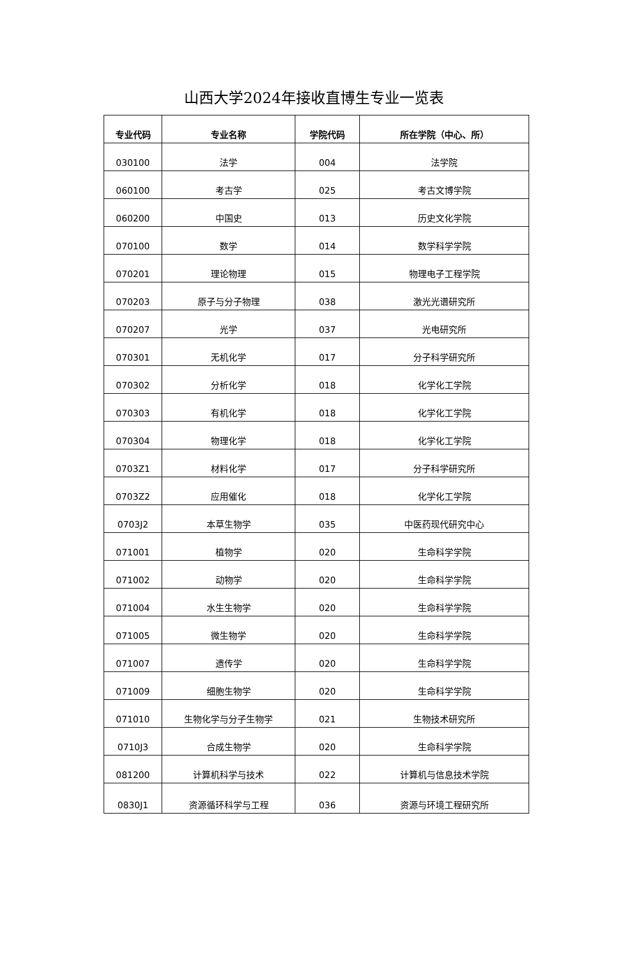山西大学2024年接收直博生专业一览表
| 专业代码 | 专业名称 | 学院代码 | 所在学院（中心、所） |
| --- | --- | --- | --- |
| 030100 | 法学 | 004 | 法学院 |
| 060100 | 考古学 | 025 | 考古文博学院 |
| 060200 | 中国史 | 013 | 历史文化学院 |
| 070100 | 数学 | 014 | 数学科学学院 |
| 070201 | 理论物理 | 015 | 物理电子工程学院 |
| 070203 | 原子与分子物理 | 038 | 激光光谱研究所 |
| 070207 | 光学 | 037 | 光电研究所 |
| 070301 | 无机化学 | 017 | 分子科学研究所 |
| 070302 | 分析化学 | 018 | 化学化工学院 |
| 070303 | 有机化学 | 018 | 化学化工学院 |
| 070304 | 物理化学 | 018 | 化学化工学院 |
| 0703Z1 | 材料化学 | 017 | 分子科学研究所 |
| 0703Z2 | 应用催化 | 018 | 化学化工学院 |
| 0703J2 | 本草生物学 | 035 | 中医药现代研究中心 |
| 071001 | 植物学 | 020 | 生命科学学院 |
| 071002 | 动物学 | 020 | 生命科学学院 |
| 071004 | 水生生物学 | 020 | 生命科学学院 |
| 071005 | 微生物学 | 020 | 生命科学学院 |
| 071007 | 遗传学 | 020 | 生命科学学院 |
| 071009 | 细胞生物学 | 020 | 生命科学学院 |
| 071010 | 生物化学与分子生物学 | 021 | 生物技术研究所 |
| 0710J3 | 合成生物学 | 020 | 生命科学学院 |
| 081200 | 计算机科学与技术 | 022 | 计算机与信息技术学院 |
| 0830J1 | 资源循环科学与工程 | 036 | 资源与环境工程研究所 |